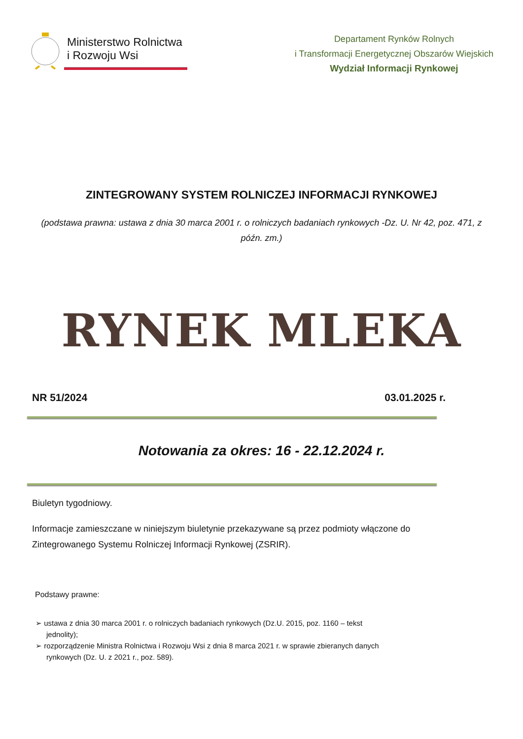Ministerstwo Rolnictwa
i Rozwoju Wsi
Departament Rynków Rolnych
i Transformacji Energetycznej Obszarów Wiejskich
Wydział Informacji Rynkowej
ZINTEGROWANY SYSTEM ROLNICZEJ INFORMACJI RYNKOWEJ
(podstawa prawna: ustawa z dnia 30 marca 2001 r. o rolniczych badaniach rynkowych -Dz. U. Nr 42, poz. 471, z późn. zm.)
RYNEK MLEKA
NR 51/2024 03.01.2025 r.
Notowania za okres: 16 - 22.12.2024 r.
Biuletyn tygodniowy.
Informacje zamieszczane w niniejszym biuletynie przekazywane są przez podmioty włączone do Zintegrowanego Systemu Rolniczej Informacji Rynkowej (ZSRIR).
Podstawy prawne:
➢ ustawa z dnia 30 marca 2001 r. o rolniczych badaniach rynkowych (Dz.U. 2015, poz. 1160 – tekst jednolity);
➢ rozporządzenie Ministra Rolnictwa i Rozwoju Wsi z dnia 8 marca 2021 r. w sprawie zbieranych danych rynkowych (Dz. U. z 2021 r., poz. 589).